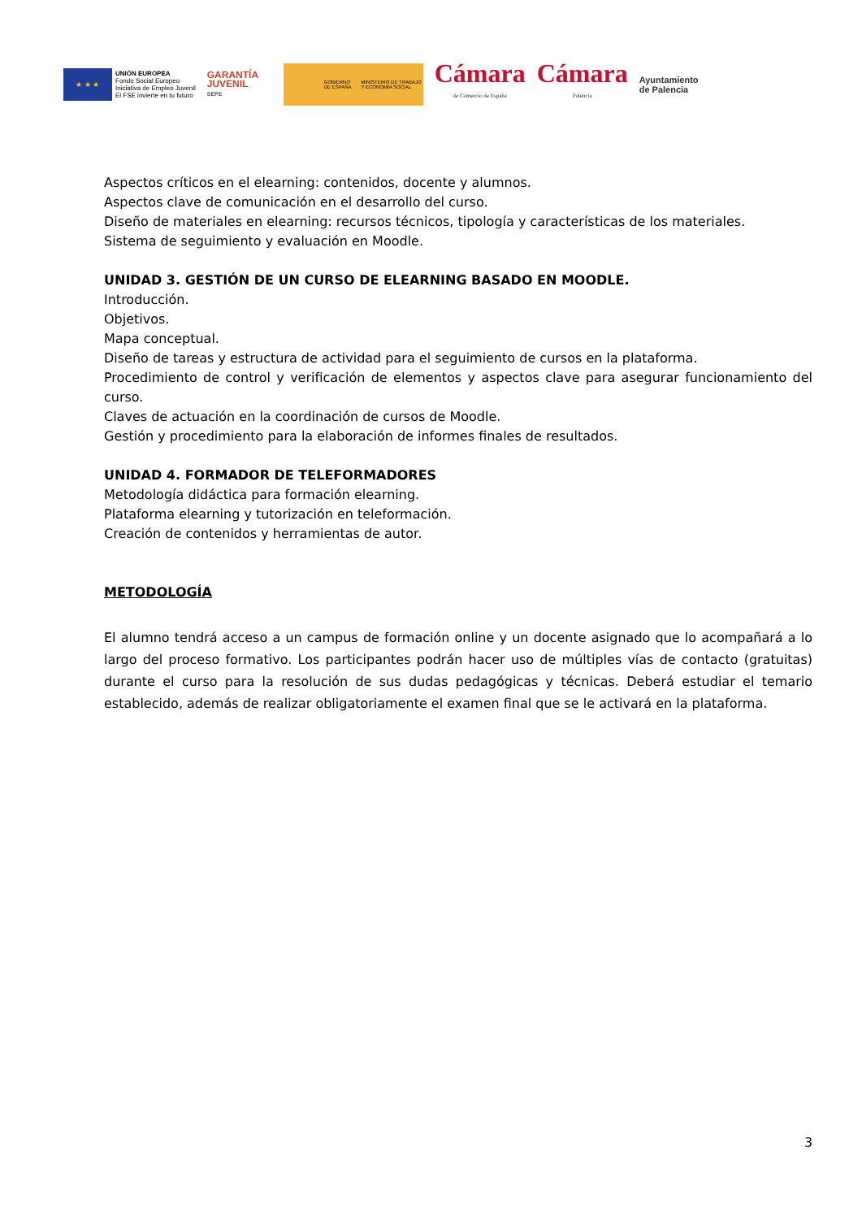★ ★ ★
UNIÓN EUROPEA
Fondo Social Europeo
Iniciativa de Empleo Juvenil
El FSE invierte en tu futuro
GARANTÍA JUVENIL
SEPE
GOBIERNO DE ESPAÑA MINISTERIO DE TRABAJO Y ECONOMÍA SOCIAL
Cámara
de Comercio de España
Cámara
Palencia
Ayuntamiento
de Palencia
Aspectos críticos en el elearning: contenidos, docente y alumnos.
Aspectos clave de comunicación en el desarrollo del curso.
Diseño de materiales en elearning: recursos técnicos, tipología y características de los materiales.
Sistema de seguimiento y evaluación en Moodle.
UNIDAD 3. GESTIÓN DE UN CURSO DE ELEARNING BASADO EN MOODLE.
Introducción.
Objetivos.
Mapa conceptual.
Diseño de tareas y estructura de actividad para el seguimiento de cursos en la plataforma.
Procedimiento de control y verificación de elementos y aspectos clave para asegurar funcionamiento del curso.
Claves de actuación en la coordinación de cursos de Moodle.
Gestión y procedimiento para la elaboración de informes finales de resultados.
UNIDAD 4. FORMADOR DE TELEFORMADORES
Metodología didáctica para formación elearning.
Plataforma elearning y tutorización en teleformación.
Creación de contenidos y herramientas de autor.
METODOLOGÍA
El alumno tendrá acceso a un campus de formación online y un docente asignado que lo acompañará a lo largo del proceso formativo. Los participantes podrán hacer uso de múltiples vías de contacto (gratuitas) durante el curso para la resolución de sus dudas pedagógicas y técnicas. Deberá estudiar el temario establecido, además de realizar obligatoriamente el examen final que se le activará en la plataforma.
3